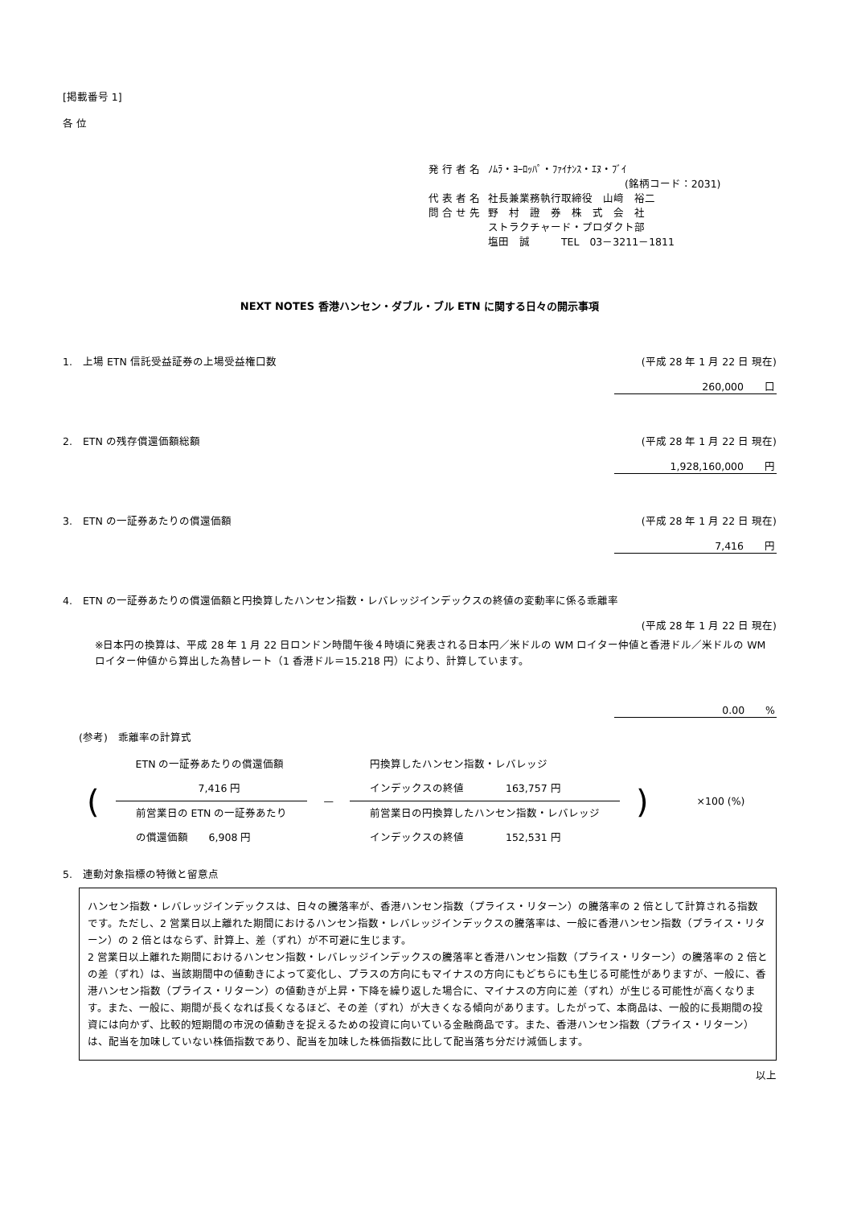[掲載番号 1]
各 位
| 発 行 者 名 | ﾉﾑﾗ・ﾖｰﾛｯﾊﾟ・ﾌｧｲﾅﾝｽ・ｴﾇ・ﾌﾞｲ (銘柄コード：2031) |
| 代 表 者 名 | 社長兼業務執行取締役 山﨑 裕二 |
| 問 合 せ 先 | 野 村 證 券 株 式 会 社 ストラクチャード・プロダクト部 塩田 誠 TEL 03－3211－1811 |
NEXT NOTES 香港ハンセン・ダブル・ブル ETN に関する日々の開示事項
1.　上場 ETN 信託受益証券の上場受益権口数 (平成 28 年 1 月 22 日 現在)
260,000　　口
2.　ETN の残存償還価額総額 (平成 28 年 1 月 22 日 現在)
1,928,160,000　　円
3.　ETN の一証券あたりの償還価額 (平成 28 年 1 月 22 日 現在)
7,416　　円
4.　ETN の一証券あたりの償還価額と円換算したハンセン指数・レバレッジインデックスの終値の変動率に係る乖離率
(平成 28 年 1 月 22 日 現在)
※日本円の換算は、平成 28 年 1 月 22 日ロンドン時間午後４時頃に発表される日本円／米ドルの WM ロイター仲値と香港ドル／米ドルの WM ロイター仲値から算出した為替レート（1 香港ドル＝15.218 円）により、計算しています。
0.00　　%
(参考)　乖離率の計算式
(
ETN の一証券あたりの償還価額
　　　　　　7,416 円
前営業日の ETN の一証券あたり
の償還価額　　6,908 円
—
円換算したハンセン指数・レバレッジ
インデックスの終値　　　　163,757 円
前営業日の円換算したハンセン指数・レバレッジ
インデックスの終値　　　　152,531 円
) ×100 (%)
5.　連動対象指標の特徴と留意点
ハンセン指数・レバレッジインデックスは、日々の騰落率が、香港ハンセン指数（プライス・リターン）の騰落率の 2 倍として計算される指数です。ただし、2 営業日以上離れた期間におけるハンセン指数・レバレッジインデックスの騰落率は、一般に香港ハンセン指数（プライス・リターン）の 2 倍とはならず、計算上、差（ずれ）が不可避に生じます。
2 営業日以上離れた期間におけるハンセン指数・レバレッジインデックスの騰落率と香港ハンセン指数（プライス・リターン）の騰落率の 2 倍との差（ずれ）は、当該期間中の値動きによって変化し、プラスの方向にもマイナスの方向にもどちらにも生じる可能性がありますが、一般に、香港ハンセン指数（プライス・リターン）の値動きが上昇・下降を繰り返した場合に、マイナスの方向に差（ずれ）が生じる可能性が高くなります。また、一般に、期間が長くなれば長くなるほど、その差（ずれ）が大きくなる傾向があります。したがって、本商品は、一般的に長期間の投資には向かず、比較的短期間の市況の値動きを捉えるための投資に向いている金融商品です。また、香港ハンセン指数（プライス・リターン）は、配当を加味していない株価指数であり、配当を加味した株価指数に比して配当落ち分だけ減価します。
以上